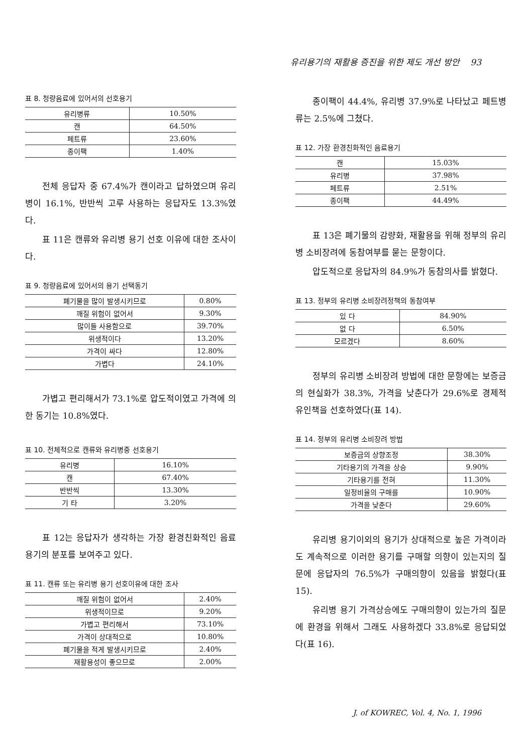유리용기의 재활용 증진을 위한 제도 개선 방안 93
표 8. 청량음료에 있어서의 선호용기
| 유리병류 | 10.50% |
| 캔 | 64.50% |
| 페트류 | 23.60% |
| 종이팩 | 1.40% |
전체 응답자 중 67.4%가 캔이라고 답하였으며 유리병이 16.1%, 반반씩 고루 사용하는 응답자도 13.3%였다.
표 11은 캔류와 유리병 용기 선호 이유에 대한 조사이다.
표 9. 청량음료에 있어서의 용기 선택동기
| 폐기물을 많이 발생시키므로 | 0.80% |
| 깨질 위험이 없어서 | 9.30% |
| 많이들 사용함으로 | 39.70% |
| 위생적이다 | 13.20% |
| 가격이 싸다 | 12.80% |
| 가볍다 | 24.10% |
가볍고 편리해서가 73.1%로 압도적이였고 가격에 의한 동기는 10.8%였다.
표 10. 전체적으로 캔류와 유리병중 선호용기
| 유리병 | 16.10% |
| 캔 | 67.40% |
| 반반씩 | 13.30% |
| 기 타 | 3.20% |
표 12는 응답자가 생각하는 가장 환경친화적인 음료용기의 분포를 보여주고 있다.
표 11. 캔류 또는 유리병 용기 선호이유에 대한 조사
| 깨질 위험이 없어서 | 2.40% |
| 위생적이므로 | 9.20% |
| 가볍고 편리해서 | 73.10% |
| 가격이 상대적으로 | 10.80% |
| 폐기물을 적게 발생시키므로 | 2.40% |
| 재활용성이 좋으므로 | 2.00% |
종이팩이 44.4%, 유리병 37.9%로 나타났고 페트병류는 2.5%에 그쳤다.
표 12. 가장 환경친화적인 음료용기
| 캔 | 15.03% |
| 유리병 | 37.98% |
| 페트류 | 2.51% |
| 종이팩 | 44.49% |
표 13은 폐기물의 감량화, 재활용을 위해 정부의 유리병 소비장려에 동참여부를 묻는 문항이다.
압도적으로 응답자의 84.9%가 동참의사를 밝혔다.
표 13. 정부의 유리병 소비장려정책의 동참여부
| 있 다 | 84.90% |
| 없 다 | 6.50% |
| 모르겠다 | 8.60% |
정부의 유리병 소비장려 방법에 대한 문항에는 보증금의 현실화가 38.3%, 가격을 낮춘다가 29.6%로 경제적 유인책을 선호하였다(표 14).
표 14. 정부의 유리병 소비장려 방법
| 보증금의 상향조정 | 38.30% |
| 기타용기의 가격을 상승 | 9.90% |
| 기타용기를 전혀 | 11.30% |
| 일정비율의 구매를 | 10.90% |
| 가격을 낮춘다 | 29.60% |
유리병 용기이외의 용기가 상대적으로 높은 가격이라도 계속적으로 이러한 용기를 구매할 의향이 있는지의 질문에 응답자의 76.5%가 구매의향이 있음을 밝혔다(표 15).
유리병 용기 가격상승에도 구매의향이 있는가의 질문에 환경을 위해서 그래도 사용하겠다 33.8%로 응답되었다(표 16).
J. of KOWREC, Vol. 4, No. 1, 1996